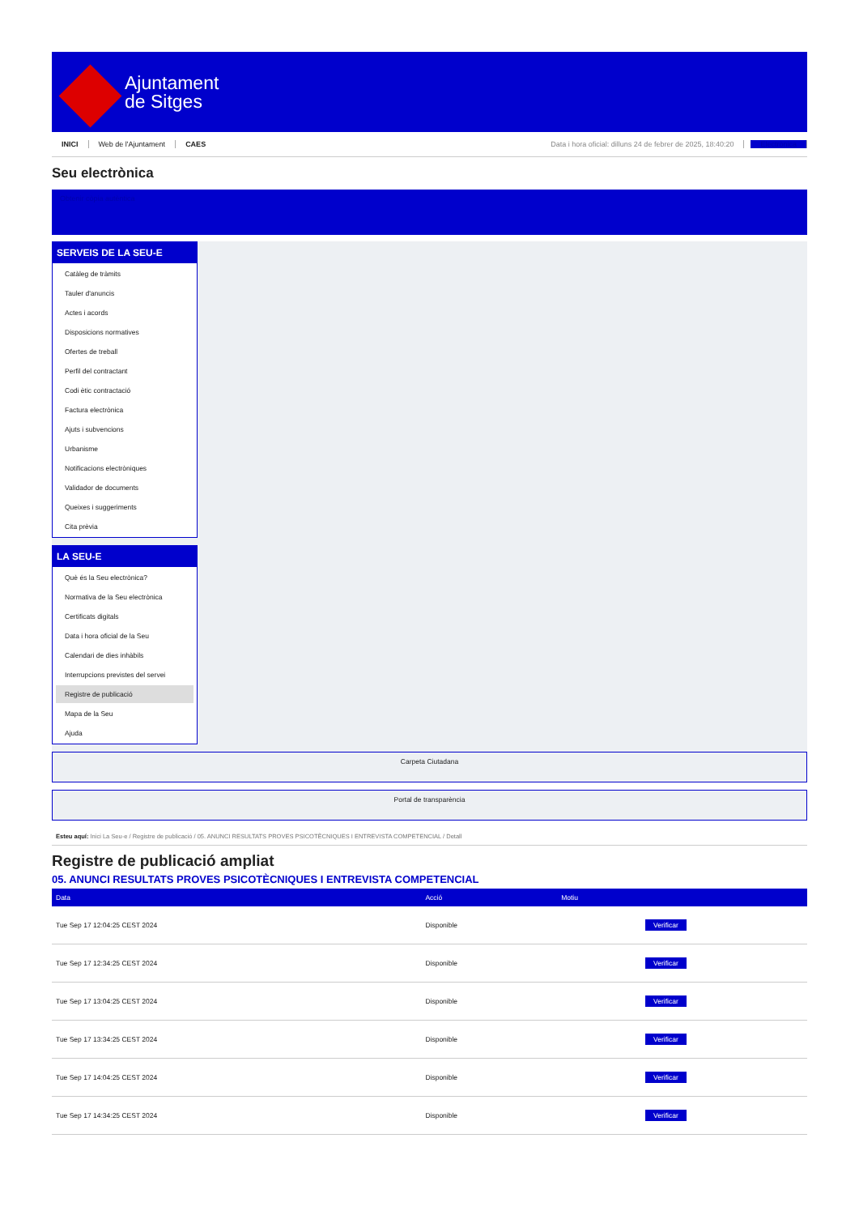Ajuntament
de Sitges
INICI Web de l'Ajuntament CAES Data i hora oficial: dilluns 24 de febrer de 2025, 18:40:20 Electrònica
Seu electrònica
Obtenir còpia autèntica
SERVEIS DE LA SEU-E
Catàleg de tràmits
Tauler d'anuncis
Actes i acords
Disposicions normatives
Ofertes de treball
Perfil del contractant
Codi ètic contractació
Factura electrònica
Ajuts i subvencions
Urbanisme
Notificacions electròniques
Validador de documents
Queixes i suggeriments
Cita prèvia
LA SEU-E
Què és la Seu electrònica?
Normativa de la Seu electrònica
Certificats digitals
Data i hora oficial de la Seu
Calendari de dies inhàbils
Interrupcions previstes del servei
Registre de publicació
Mapa de la Seu
Ajuda
Carpeta Ciutadana
Portal de transparència
Esteu aquí: Inici La Seu-e / Registre de publicació / 05. ANUNCI RESULTATS PROVES PSICOTÈCNIQUES I ENTREVISTA COMPETENCIAL / Detall
Registre de publicació ampliat
05. ANUNCI RESULTATS PROVES PSICOTÈCNIQUES I ENTREVISTA COMPETENCIAL
| Data | Acció | Motiu | |
| --- | --- | --- | --- |
| Tue Sep 17 12:04:25 CEST 2024 | Disponible | | Verificar |
| Tue Sep 17 12:34:25 CEST 2024 | Disponible | | Verificar |
| Tue Sep 17 13:04:25 CEST 2024 | Disponible | | Verificar |
| Tue Sep 17 13:34:25 CEST 2024 | Disponible | | Verificar |
| Tue Sep 17 14:04:25 CEST 2024 | Disponible | | Verificar |
| Tue Sep 17 14:34:25 CEST 2024 | Disponible | | Verificar |